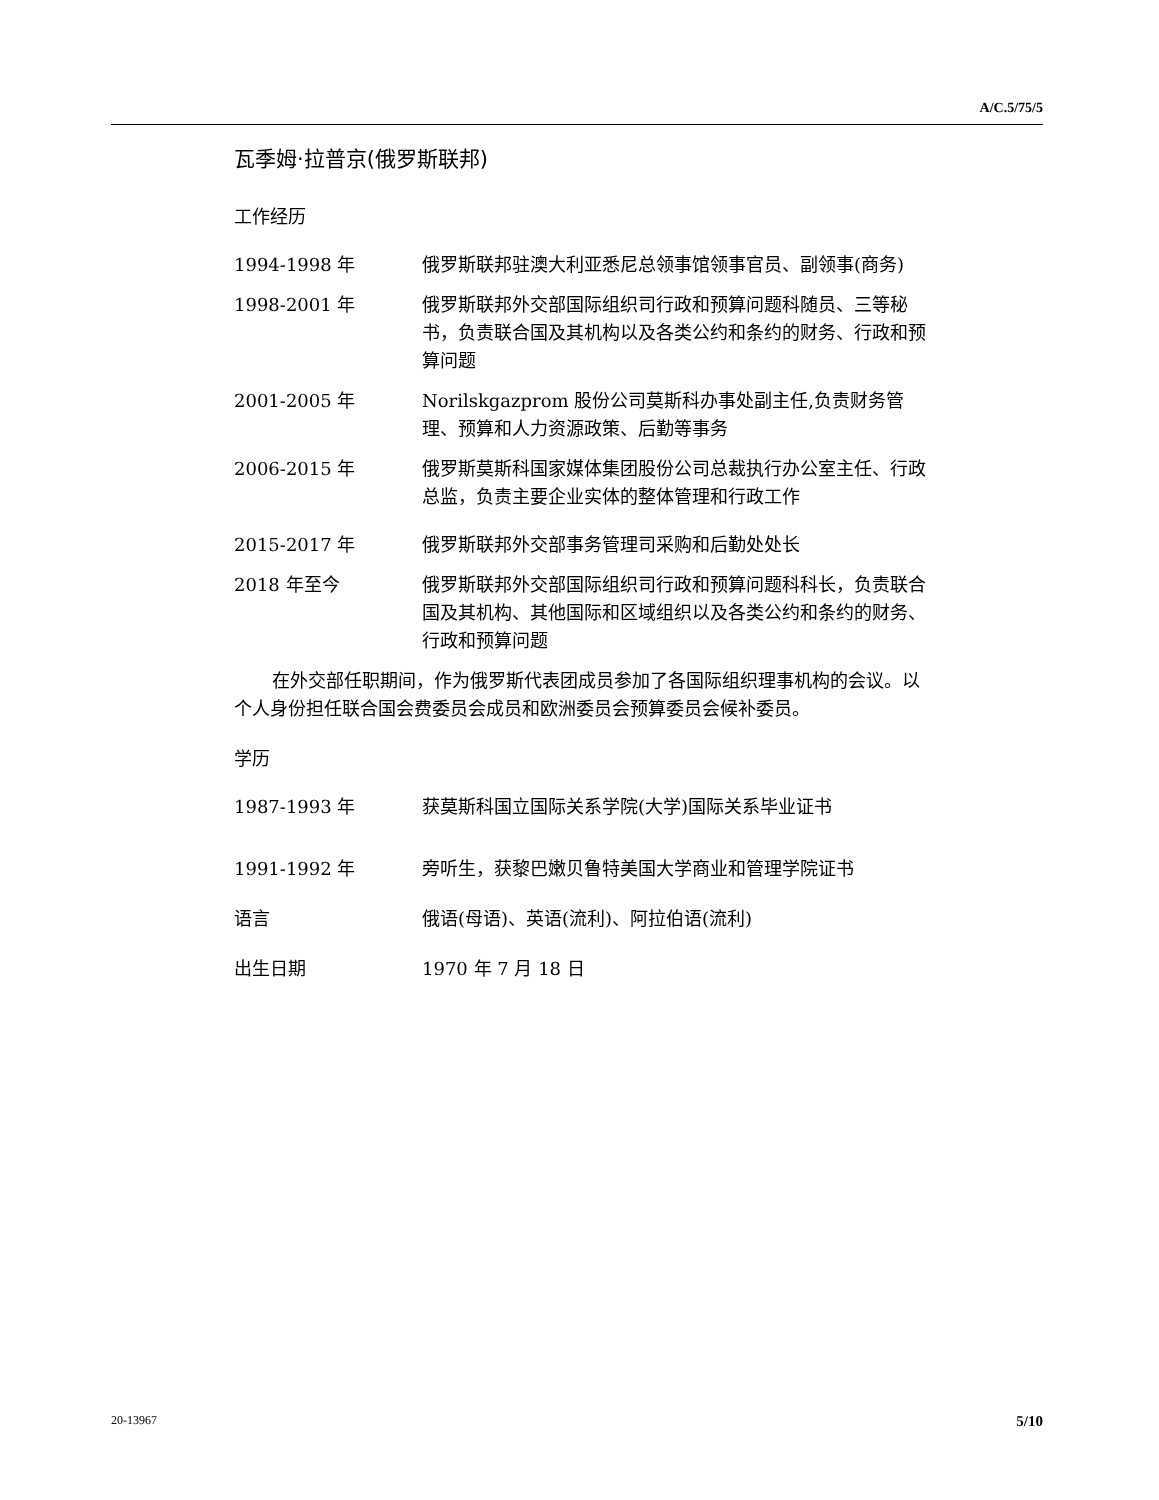A/C.5/75/5
瓦季姆·拉普京(俄罗斯联邦)
工作经历
1994-1998 年 俄罗斯联邦驻澳大利亚悉尼总领事馆领事官员、副领事(商务)
1998-2001 年 俄罗斯联邦外交部国际组织司行政和预算问题科随员、三等秘书，负责联合国及其机构以及各类公约和条约的财务、行政和预算问题
2001-2005 年 Norilskgazprom 股份公司莫斯科办事处副主任,负责财务管理、预算和人力资源政策、后勤等事务
2006-2015 年 俄罗斯莫斯科国家媒体集团股份公司总裁执行办公室主任、行政总监，负责主要企业实体的整体管理和行政工作
2015-2017 年 俄罗斯联邦外交部事务管理司采购和后勤处处长
2018 年至今 俄罗斯联邦外交部国际组织司行政和预算问题科科长，负责联合国及其机构、其他国际和区域组织以及各类公约和条约的财务、行政和预算问题
在外交部任职期间，作为俄罗斯代表团成员参加了各国际组织理事机构的会议。以个人身份担任联合国会费委员会成员和欧洲委员会预算委员会候补委员。
学历
1987-1993 年 获莫斯科国立国际关系学院(大学)国际关系毕业证书
1991-1992 年 旁听生，获黎巴嫩贝鲁特美国大学商业和管理学院证书
语言 俄语(母语)、英语(流利)、阿拉伯语(流利)
出生日期 1970 年 7 月 18 日
20-13967 5/10